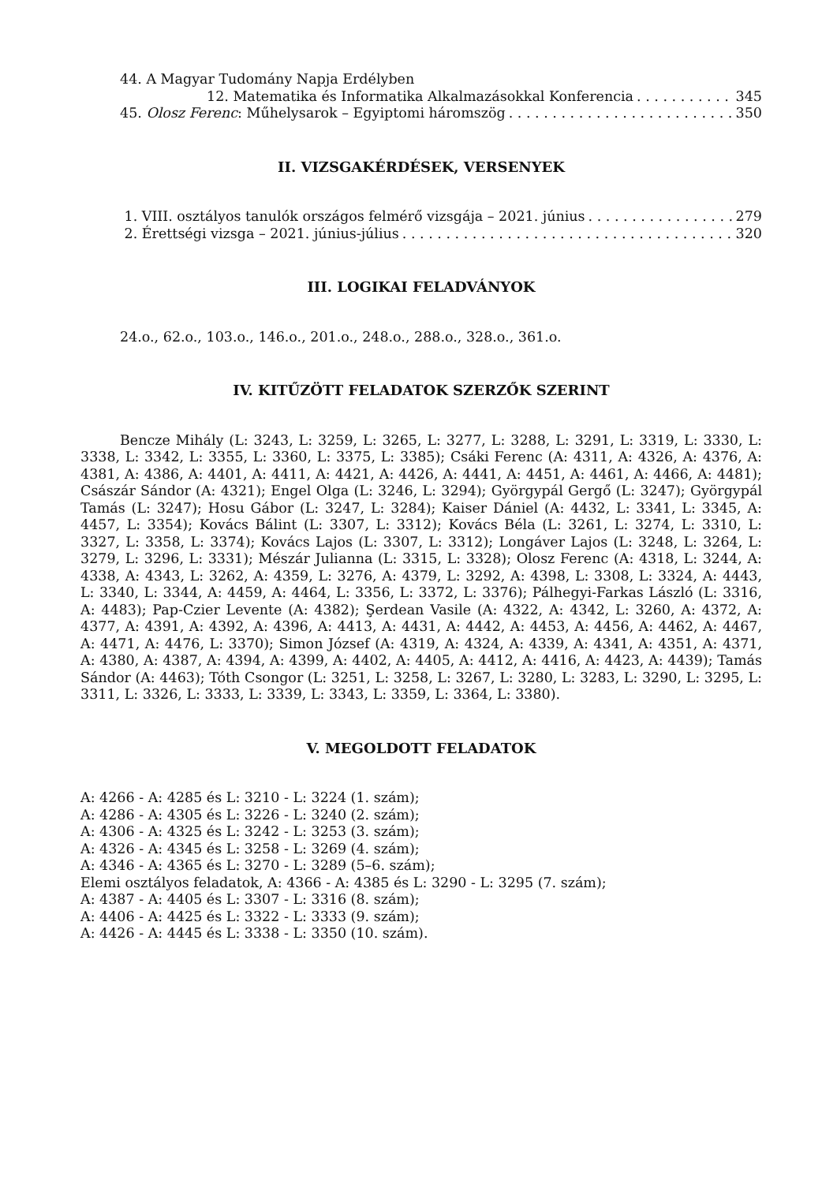44. A Magyar Tudomány Napja Erdélyben
12. Matematika és Informatika Alkalmazásokkal Konferencia 345
45. Olosz Ferenc: Műhelysarok – Egyiptomi háromszög 350
II. VIZSGAKÉRDÉSEK, VERSENYEK
1. VIII. osztályos tanulók országos felmérő vizsgája – 2021. június 279
2. Érettségi vizsga – 2021. június-július 320
III. LOGIKAI FELADVÁNYOK
24.o., 62.o., 103.o., 146.o., 201.o., 248.o., 288.o., 328.o., 361.o.
IV. KITŰZÖTT FELADATOK SZERZŐK SZERINT
Bencze Mihály (L: 3243, L: 3259, L: 3265, L: 3277, L: 3288, L: 3291, L: 3319, L: 3330, L: 3338, L: 3342, L: 3355, L: 3360, L: 3375, L: 3385); Csáki Ferenc (A: 4311, A: 4326, A: 4376, A: 4381, A: 4386, A: 4401, A: 4411, A: 4421, A: 4426, A: 4441, A: 4451, A: 4461, A: 4466, A: 4481); Császár Sándor (A: 4321); Engel Olga (L: 3246, L: 3294); Györgypál Gergő (L: 3247); Györgypál Tamás (L: 3247); Hosu Gábor (L: 3247, L: 3284); Kaiser Dániel (A: 4432, L: 3341, L: 3345, A: 4457, L: 3354); Kovács Bálint (L: 3307, L: 3312); Kovács Béla (L: 3261, L: 3274, L: 3310, L: 3327, L: 3358, L: 3374); Kovács Lajos (L: 3307, L: 3312); Longáver Lajos (L: 3248, L: 3264, L: 3279, L: 3296, L: 3331); Mészár Julianna (L: 3315, L: 3328); Olosz Ferenc (A: 4318, L: 3244, A: 4338, A: 4343, L: 3262, A: 4359, L: 3276, A: 4379, L: 3292, A: 4398, L: 3308, L: 3324, A: 4443, L: 3340, L: 3344, A: 4459, A: 4464, L: 3356, L: 3372, L: 3376); Pálhegyi-Farkas László (L: 3316, A: 4483); Pap-Czier Levente (A: 4382); Şerdean Vasile (A: 4322, A: 4342, L: 3260, A: 4372, A: 4377, A: 4391, A: 4392, A: 4396, A: 4413, A: 4431, A: 4442, A: 4453, A: 4456, A: 4462, A: 4467, A: 4471, A: 4476, L: 3370); Simon József (A: 4319, A: 4324, A: 4339, A: 4341, A: 4351, A: 4371, A: 4380, A: 4387, A: 4394, A: 4399, A: 4402, A: 4405, A: 4412, A: 4416, A: 4423, A: 4439); Tamás Sándor (A: 4463); Tóth Csongor (L: 3251, L: 3258, L: 3267, L: 3280, L: 3283, L: 3290, L: 3295, L: 3311, L: 3326, L: 3333, L: 3339, L: 3343, L: 3359, L: 3364, L: 3380).
V. MEGOLDOTT FELADATOK
A: 4266 - A: 4285 és L: 3210 - L: 3224 (1. szám);
A: 4286 - A: 4305 és L: 3226 - L: 3240 (2. szám);
A: 4306 - A: 4325 és L: 3242 - L: 3253 (3. szám);
A: 4326 - A: 4345 és L: 3258 - L: 3269 (4. szám);
A: 4346 - A: 4365 és L: 3270 - L: 3289 (5–6. szám);
Elemi osztályos feladatok, A: 4366 - A: 4385 és L: 3290 - L: 3295 (7. szám);
A: 4387 - A: 4405 és L: 3307 - L: 3316 (8. szám);
A: 4406 - A: 4425 és L: 3322 - L: 3333 (9. szám);
A: 4426 - A: 4445 és L: 3338 - L: 3350 (10. szám).